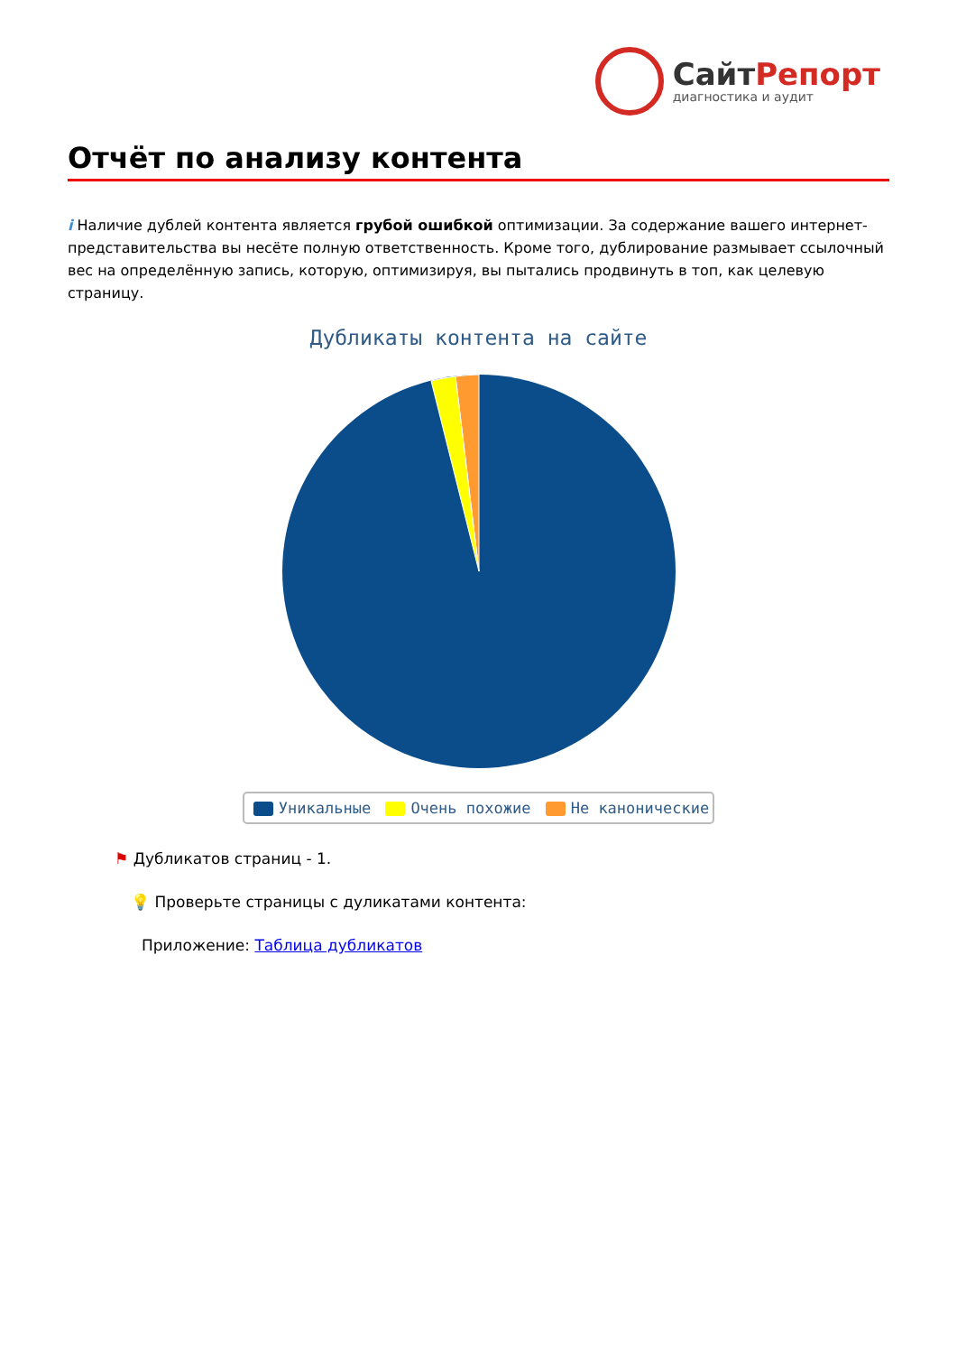СайтРепорт
диагностика и аудит
Отчёт по анализу контента
i Наличие дублей контента является грубой ошибкой оптимизации. За содержание вашего интернет-представительства вы несёте полную ответственность. Кроме того, дублирование размывает ссылочный вес на определённую запись, которую, оптимизируя, вы пытались продвинуть в топ, как целевую страницу.
Дубликаты контента на сайте
Уникальные Очень похожие Не канонические
⚑ Дубликатов страниц - 1.
💡 Проверьте страницы с дуликатами контента:
Приложение: Таблица дубликатов